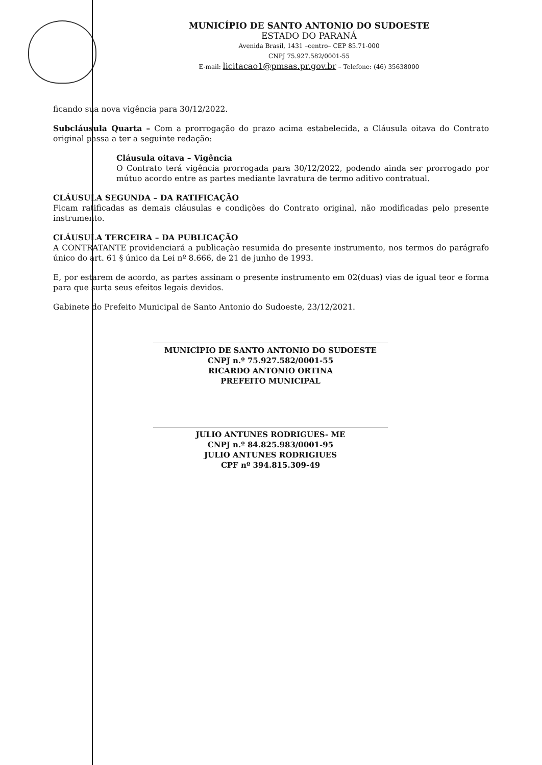MUNICÍPIO DE SANTO ANTONIO DO SUDOESTE
ESTADO DO PARANÁ
Avenida Brasil, 1431 –centro– CEP 85.71-000
CNPJ 75.927.582/0001-55
E-mail: licitacao1@pmsas.pr.gov.br – Telefone: (46) 35638000
ficando sua nova vigência para 30/12/2022.
Subcláusula Quarta – Com a prorrogação do prazo acima estabelecida, a Cláusula oitava do Contrato original passa a ter a seguinte redação:
Cláusula oitava – Vigência
O Contrato terá vigência prorrogada para 30/12/2022, podendo ainda ser prorrogado por mútuo acordo entre as partes mediante lavratura de termo aditivo contratual.
CLÁUSULA SEGUNDA – DA RATIFICAÇÃO
Ficam ratificadas as demais cláusulas e condições do Contrato original, não modificadas pelo presente instrumento.
CLÁUSULA TERCEIRA – DA PUBLICAÇÃO
A CONTRATANTE providenciará a publicação resumida do presente instrumento, nos termos do parágrafo único do art. 61 § único da Lei nº 8.666, de 21 de junho de 1993.
E, por estarem de acordo, as partes assinam o presente instrumento em 02(duas) vias de igual teor e forma para que surta seus efeitos legais devidos.
Gabinete do Prefeito Municipal de Santo Antonio do Sudoeste, 23/12/2021.
MUNICÍPIO DE SANTO ANTONIO DO SUDOESTE
CNPJ n.º 75.927.582/0001-55
RICARDO ANTONIO ORTINA
PREFEITO MUNICIPAL
JULIO ANTUNES RODRIGUES- ME
CNPJ n.º 84.825.983/0001-95
JULIO ANTUNES RODRIGIUES
CPF nº 394.815.309-49